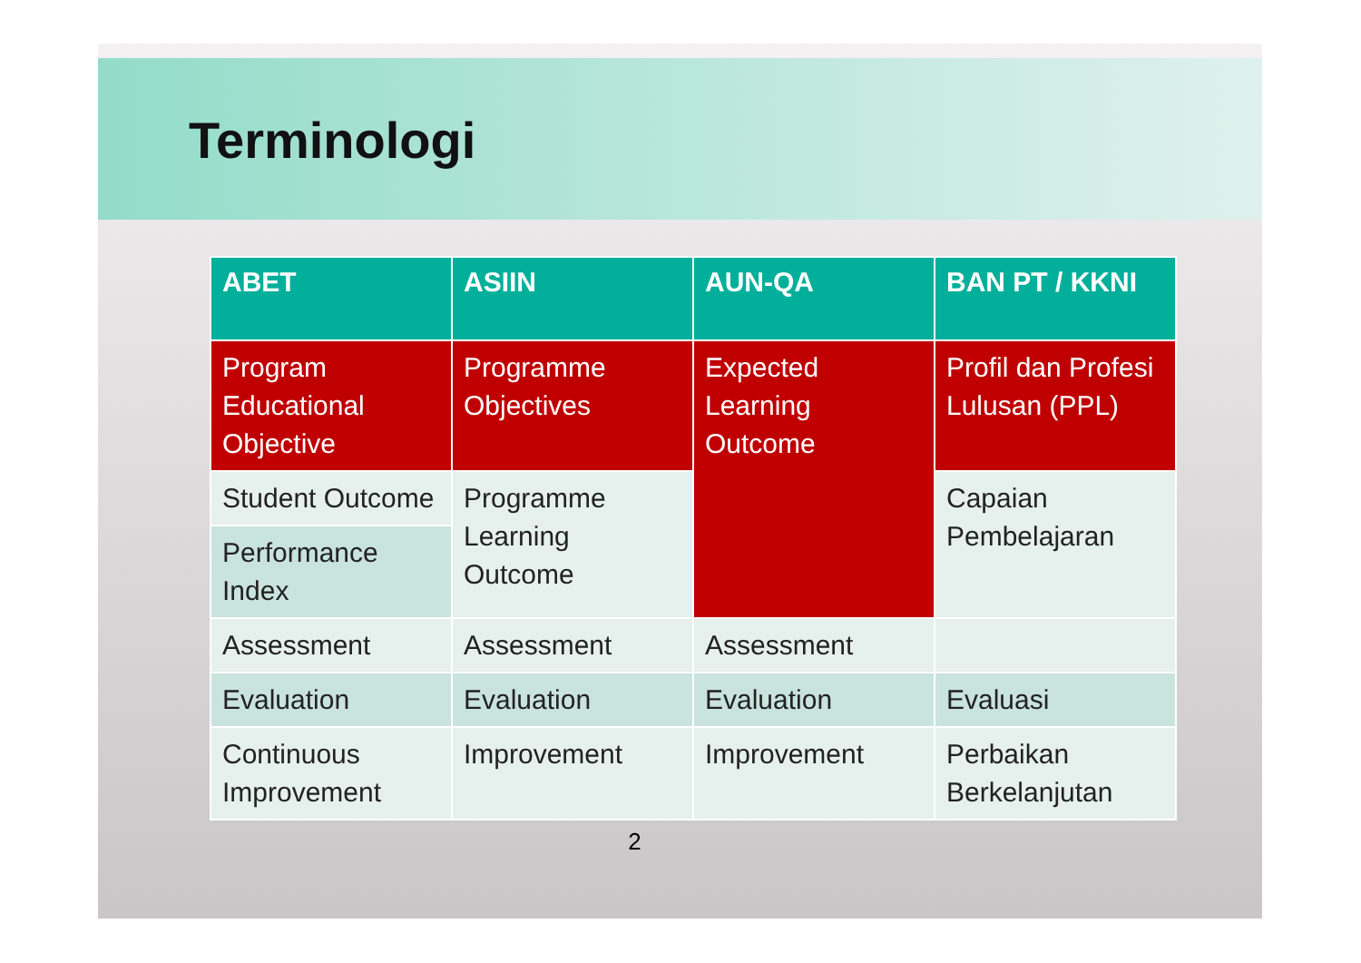Terminologi
| ABET | ASIIN | AUN-QA | BAN PT / KKNI |
| --- | --- | --- | --- |
| Program Educational Objective | Programme Objectives | Expected Learning Outcome | Profil dan Profesi Lulusan (PPL) |
| Student Outcome | Programme Learning Outcome | | Capaian Pembelajaran |
| Performance Index | | | |
| Assessment | Assessment | Assessment | |
| Evaluation | Evaluation | Evaluation | Evaluasi |
| Continuous Improvement | Improvement | Improvement | Perbaikan Berkelanjutan |
2